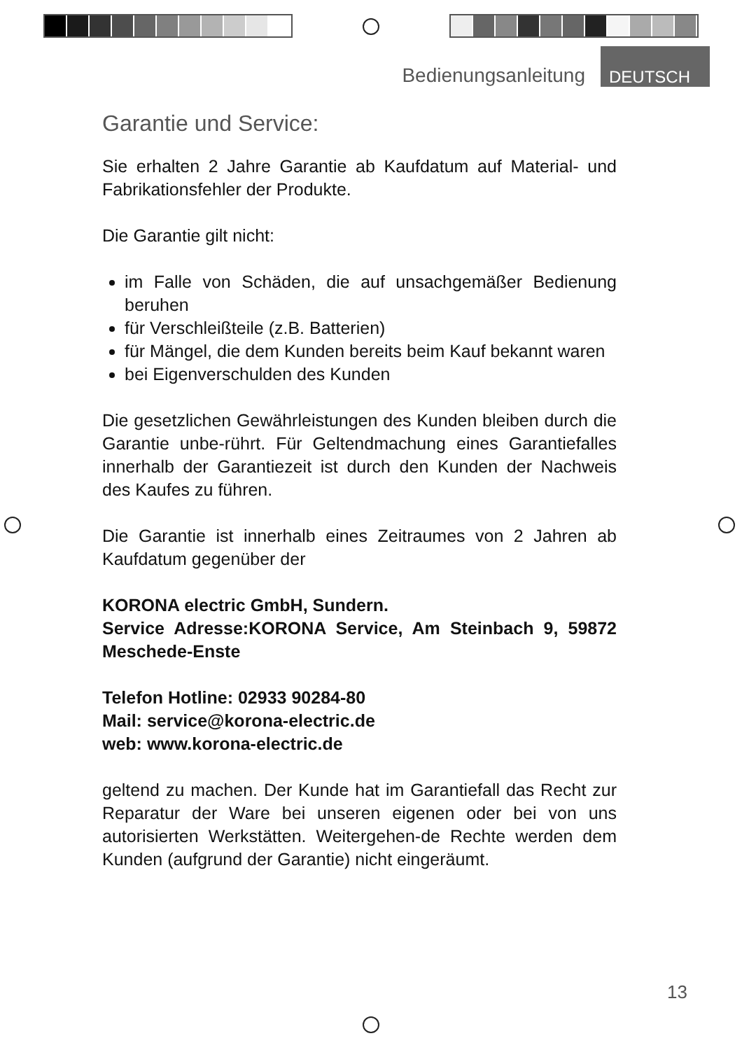Bedienungsanleitung DEUTSCH
Garantie und Service:
Sie erhalten 2 Jahre Garantie ab Kaufdatum auf Material- und Fabrikationsfehler der Produkte.
Die Garantie gilt nicht:
im Falle von Schäden, die auf unsachgemäßer Bedienung beruhen
für Verschleißteile (z.B. Batterien)
für Mängel, die dem Kunden bereits beim Kauf bekannt waren
bei Eigenverschulden des Kunden
Die gesetzlichen Gewährleistungen des Kunden bleiben durch die Garantie unbe-rührt. Für Geltendmachung eines Garantiefalles innerhalb der Garantiezeit ist durch den Kunden der Nachweis des Kaufes zu führen.
Die Garantie ist innerhalb eines Zeitraumes von 2 Jahren ab Kaufdatum gegenüber der
KORONA electric GmbH, Sundern.
Service Adresse:KORONA Service, Am Steinbach 9, 59872 Meschede-Enste
Telefon Hotline: 02933 90284-80
Mail: service@korona-electric.de
web: www.korona-electric.de
geltend zu machen. Der Kunde hat im Garantiefall das Recht zur Reparatur der Ware bei unseren eigenen oder bei von uns autorisierten Werkstätten. Weitergehen-de Rechte werden dem Kunden (aufgrund der Garantie) nicht eingeräumt.
13